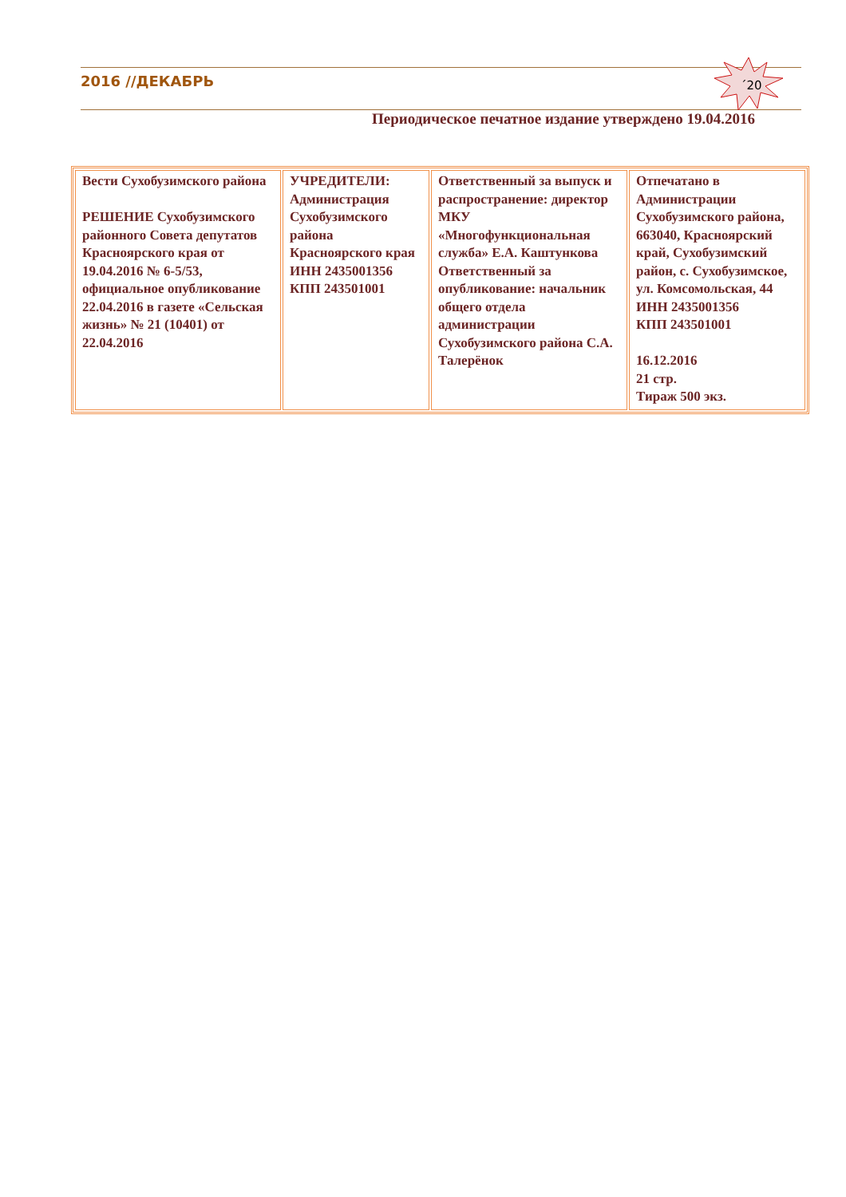2016 //ДЕКАБРЬ
´20
Периодическое печатное издание утверждено 19.04.2016
| Вести Сухобузимского района РЕШЕНИЕ Сухобузимского районного Совета депутатов Красноярского края от 19.04.2016 № 6-5/53, официальное опубликование 22.04.2016 в газете «Сельская жизнь» № 21 (10401) от 22.04.2016 | УЧРЕДИТЕЛИ: Администрация Сухобузимского района Красноярского края ИНН 2435001356 КПП 243501001 | Ответственный за выпуск и распространение: директор МКУ «Многофункциональная служба» Е.А. Каштункова Ответственный за опубликование: начальник общего отдела администрации Сухобузимского района С.А. Талерёнок | Отпечатано в Администрации Сухобузимского района, 663040, Красноярский край, Сухобузимский район, с. Сухобузимское, ул. Комсомольская, 44 ИНН 2435001356 КПП 243501001 16.12.2016 21 стр. Тираж 500 экз. |